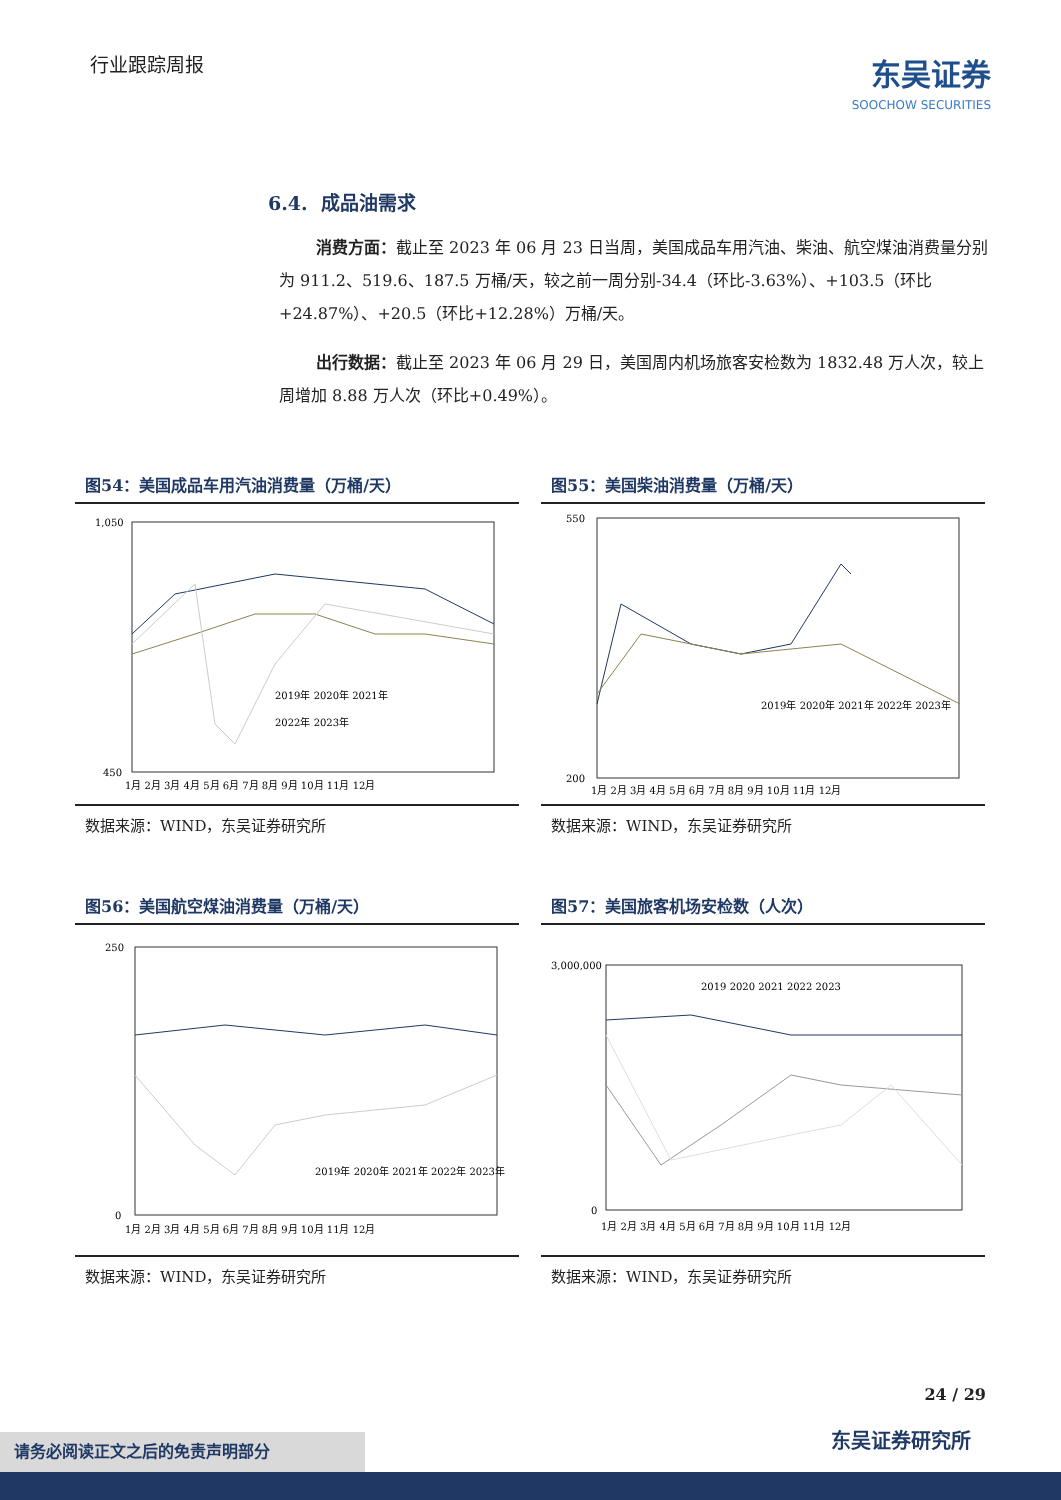行业跟踪周报
东吴证券
SOOCHOW SECURITIES
6.4. 成品油需求
消费方面：截止至 2023 年 06 月 23 日当周，美国成品车用汽油、柴油、航空煤油消费量分别为 911.2、519.6、187.5 万桶/天，较之前一周分别-34.4（环比-3.63%）、+103.5（环比+24.87%）、+20.5（环比+12.28%）万桶/天。
出行数据：截止至 2023 年 06 月 29 日，美国周内机场旅客安检数为 1832.48 万人次，较上周增加 8.88 万人次（环比+0.49%）。
图54：美国成品车用汽油消费量（万桶/天）
1,050
450
2019年 2020年 2021年
2022年 2023年
1月 2月 3月 4月 5月 6月 7月 8月 9月 10月 11月 12月
数据来源：WIND，东吴证券研究所
图55：美国柴油消费量（万桶/天）
550
200
2019年 2020年 2021年 2022年 2023年
1月 2月 3月 4月 5月 6月 7月 8月 9月 10月 11月 12月
数据来源：WIND，东吴证券研究所
图56：美国航空煤油消费量（万桶/天）
250
0
2019年 2020年 2021年 2022年 2023年
1月 2月 3月 4月 5月 6月 7月 8月 9月 10月 11月 12月
数据来源：WIND，东吴证券研究所
图57：美国旅客机场安检数（人次）
3,000,000
0
2019 2020 2021 2022 2023
1月 2月 3月 4月 5月 6月 7月 8月 9月 10月 11月 12月
数据来源：WIND，东吴证券研究所
24 / 29
东吴证券研究所 请务必阅读正文之后的免责声明部分